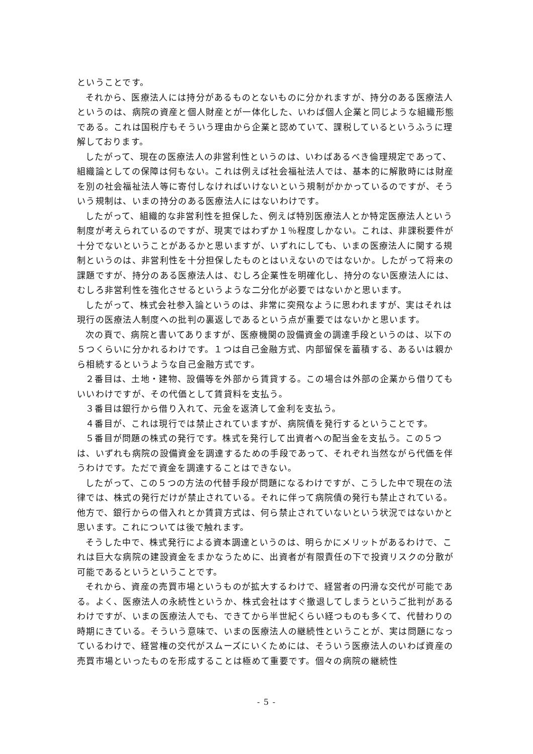ということです。
それから、医療法人には持分があるものとないものに分かれますが、持分のある医療法人というのは、病院の資産と個人財産とが一体化した、いわば個人企業と同じような組織形態である。これは国税庁もそういう理由から企業と認めていて、課税しているというふうに理解しております。
したがって、現在の医療法人の非営利性というのは、いわばあるべき倫理規定であって、組織論としての保障は何もない。これは例えば社会福祉法人では、基本的に解散時には財産を別の社会福祉法人等に寄付しなければいけないという規制がかかっているのですが、そういう規制は、いまの持分のある医療法人にはないわけです。
したがって、組織的な非営利性を担保した、例えば特別医療法人とか特定医療法人という制度が考えられているのですが、現実ではわずか１％程度しかない。これは、非課税要件が十分でないということがあるかと思いますが、いずれにしても、いまの医療法人に関する規制というのは、非営利性を十分担保したものとはいえないのではないか。したがって将来の課題ですが、持分のある医療法人は、むしろ企業性を明確化し、持分のない医療法人には、むしろ非営利性を強化させるというような二分化が必要ではないかと思います。
したがって、株式会社参入論というのは、非常に突飛なように思われますが、実はそれは現行の医療法人制度への批判の裏返しであるという点が重要ではないかと思います。
次の頁で、病院と書いてありますが、医療機関の設備資金の調達手段というのは、以下の５つくらいに分かれるわけです。１つは自己金融方式、内部留保を蓄積する、あるいは親から相続するというような自己金融方式です。
２番目は、土地・建物、設備等を外部から賃貸する。この場合は外部の企業から借りてもいいわけですが、その代価として賃貸料を支払う。
３番目は銀行から借り入れて、元金を返済して金利を支払う。
４番目が、これは現行では禁止されていますが、病院債を発行するということです。
５番目が問題の株式の発行です。株式を発行して出資者への配当金を支払う。この５つは、いずれも病院の設備資金を調達するための手段であって、それぞれ当然ながら代価を伴うわけです。ただで資金を調達することはできない。
したがって、この５つの方法の代替手段が問題になるわけですが、こうした中で現在の法律では、株式の発行だけが禁止されている。それに伴って病院債の発行も禁止されている。他方で、銀行からの借入れとか賃貸方式は、何ら禁止されていないという状況ではないかと思います。これについては後で触れます。
そうした中で、株式発行による資本調達というのは、明らかにメリットがあるわけで、これは巨大な病院の建設資金をまかなうために、出資者が有限責任の下で投資リスクの分散が可能であるというということです。
それから、資産の売買市場というものが拡大するわけで、経営者の円滑な交代が可能である。よく、医療法人の永続性というか、株式会社はすぐ撤退してしまうというご批判があるわけですが、いまの医療法人でも、できてから半世紀くらい経つものも多くて、代替わりの時期にきている。そういう意味で、いまの医療法人の継続性ということが、実は問題になっているわけで、経営権の交代がスムーズにいくためには、そういう医療法人のいわば資産の売買市場といったものを形成することは極めて重要です。個々の病院の継続性
- 5 -